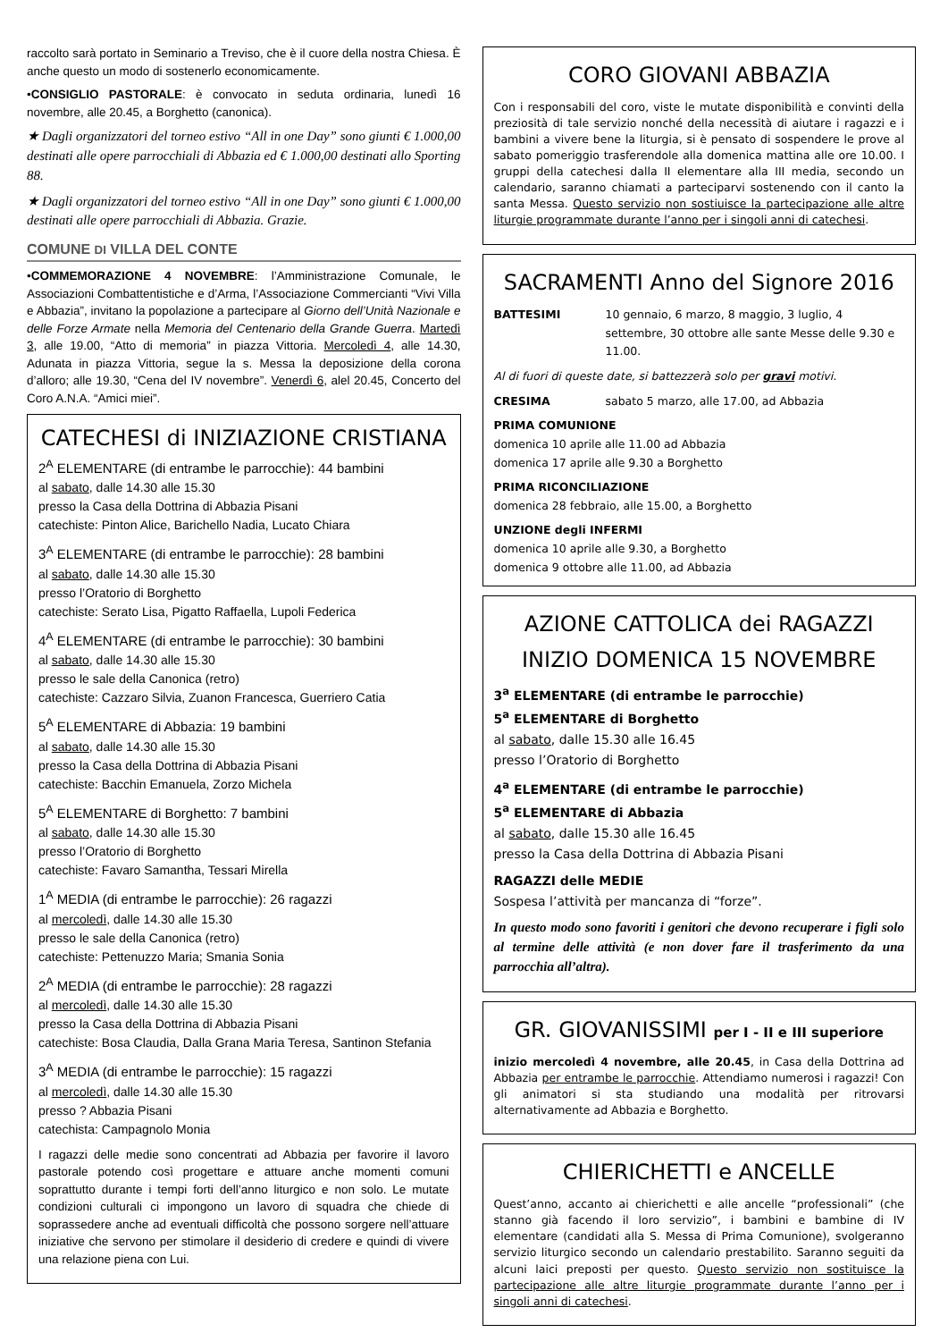raccolto sarà portato in Seminario a Treviso, che è il cuore della nostra Chiesa. È anche questo un modo di sostenerlo economicamente.
•CONSIGLIO PASTORALE: è convocato in seduta ordinaria, lunedì 16 novembre, alle 20.45, a Borghetto (canonica).
★ Dagli organizzatori del torneo estivo “All in one Day” sono giunti € 1.000,00 destinati alle opere parrocchiali di Abbazia ed € 1.000,00 destinati allo Sporting 88.
★ Dagli organizzatori del torneo estivo “All in one Day” sono giunti € 1.000,00 destinati alle opere parrocchiali di Abbazia. Grazie.
COMUNE DI VILLA DEL CONTE
•COMMEMORAZIONE 4 NOVEMBRE: l’Amministrazione Comunale, le Associazioni Combattentistiche e d’Arma, l’Associazione Commercianti “Vivi Villa e Abbazia”, invitano la popolazione a partecipare al Giorno dell’Unità Nazionale e delle Forze Armate nella Memoria del Centenario della Grande Guerra. Martedì 3, alle 19.00, “Atto di memoria” in piazza Vittoria. Mercoledì 4, alle 14.30, Adunata in piazza Vittoria, segue la s. Messa la deposizione della corona d’alloro; alle 19.30, “Cena del IV novembre”. Venerdì 6, alel 20.45, Concerto del Coro A.N.A. “Amici miei”.
CATECHESI di INIZIAZIONE CRISTIANA
2<sup>A</sup> ELEMENTARE (di entrambe le parrocchie): 44 bambini
al sabato, dalle 14.30 alle 15.30
presso la Casa della Dottrina di Abbazia Pisani
catechiste: Pinton Alice, Barichello Nadia, Lucato Chiara
3<sup>A</sup> ELEMENTARE (di entrambe le parrocchie): 28 bambini
al sabato, dalle 14.30 alle 15.30
presso l’Oratorio di Borghetto
catechiste: Serato Lisa, Pigatto Raffaella, Lupoli Federica
4<sup>A</sup> ELEMENTARE (di entrambe le parrocchie): 30 bambini
al sabato, dalle 14.30 alle 15.30
presso le sale della Canonica (retro)
catechiste: Cazzaro Silvia, Zuanon Francesca, Guerriero Catia
5<sup>A</sup> ELEMENTARE di Abbazia: 19 bambini
al sabato, dalle 14.30 alle 15.30
presso la Casa della Dottrina di Abbazia Pisani
catechiste: Bacchin Emanuela, Zorzo Michela
5<sup>A</sup> ELEMENTARE di Borghetto: 7 bambini
al sabato, dalle 14.30 alle 15.30
presso l’Oratorio di Borghetto
catechiste: Favaro Samantha, Tessari Mirella
1<sup>A</sup> MEDIA (di entrambe le parrocchie): 26 ragazzi
al mercoledì, dalle 14.30 alle 15.30
presso le sale della Canonica (retro)
catechiste: Pettenuzzo Maria; Smania Sonia
2<sup>A</sup> MEDIA (di entrambe le parrocchie): 28 ragazzi
al mercoledì, dalle 14.30 alle 15.30
presso la Casa della Dottrina di Abbazia Pisani
catechiste: Bosa Claudia, Dalla Grana Maria Teresa, Santinon Stefania
3<sup>A</sup> MEDIA (di entrambe le parrocchie): 15 ragazzi
al mercoledì, dalle 14.30 alle 15.30
presso ? Abbazia Pisani
catechista: Campagnolo Monia
I ragazzi delle medie sono concentrati ad Abbazia per favorire il lavoro pastorale potendo così progettare e attuare anche momenti comuni soprattutto durante i tempi forti dell’anno liturgico e non solo. Le mutate condizioni culturali ci impongono un lavoro di squadra che chiede di soprassedere anche ad eventuali difficoltà che possono sorgere nell’attuare iniziative che servono per stimolare il desiderio di credere e quindi di vivere una relazione piena con Lui.
CORO GIOVANI ABBAZIA
Con i responsabili del coro, viste le mutate disponibilità e convinti della preziosità di tale servizio nonché della necessità di aiutare i ragazzi e i bambini a vivere bene la liturgia, si è pensato di sospendere le prove al sabato pomeriggio trasferendole alla domenica mattina alle ore 10.00. I gruppi della catechesi dalla II elementare alla III media, secondo un calendario, saranno chiamati a parteciparvi sostenendo con il canto la santa Messa. Questo servizio non sostiuisce la partecipazione alle altre liturgie programmate durante l’anno per i singoli anni di catechesi.
SACRAMENTI Anno del Signore 2016
BATTESIMI 10 gennaio, 6 marzo, 8 maggio, 3 luglio, 4 settembre, 30 ottobre alle sante Messe delle 9.30 e 11.00.
Al di fuori di queste date, si battezzerà solo per gravi motivi.
CRESIMA sabato 5 marzo, alle 17.00, ad Abbazia
PRIMA COMUNIONE
domenica 10 aprile alle 11.00 ad Abbazia
domenica 17 aprile alle 9.30 a Borghetto
PRIMA RICONCILIAZIONE
domenica 28 febbraio, alle 15.00, a Borghetto
UNZIONE degli INFERMI
domenica 10 aprile alle 9.30, a Borghetto
domenica 9 ottobre alle 11.00, ad Abbazia
AZIONE CATTOLICA dei RAGAZZI
INIZIO DOMENICA 15 NOVEMBRE
3<sup>a</sup> ELEMENTARE (di entrambe le parrocchie)
5<sup>a</sup> ELEMENTARE di Borghetto
al sabato, dalle 15.30 alle 16.45
presso l’Oratorio di Borghetto
4<sup>a</sup> ELEMENTARE (di entrambe le parrocchie)
5<sup>a</sup> ELEMENTARE di Abbazia
al sabato, dalle 15.30 alle 16.45
presso la Casa della Dottrina di Abbazia Pisani
RAGAZZI delle MEDIE
Sospesa l’attività per mancanza di “forze”.
In questo modo sono favoriti i genitori che devono recuperare i figli solo al termine delle attività (e non dover fare il trasferimento da una parrocchia all’altra).
GR. GIOVANISSIMI per I - II e III superiore
inizio mercoledì 4 novembre, alle 20.45, in Casa della Dottrina ad Abbazia per entrambe le parrocchie. Attendiamo numerosi i ragazzi! Con gli animatori si sta studiando una modalità per ritrovarsi alternativamente ad Abbazia e Borghetto.
CHIERICHETTI e ANCELLE
Quest’anno, accanto ai chierichetti e alle ancelle “professionali” (che stanno già facendo il loro servizio”, i bambini e bambine di IV elementare (candidati alla S. Messa di Prima Comunione), svolgeranno servizio liturgico secondo un calendario prestabilito. Saranno seguiti da alcuni laici preposti per questo. Questo servizio non sostituisce la partecipazione alle altre liturgie programmate durante l’anno per i singoli anni di catechesi.